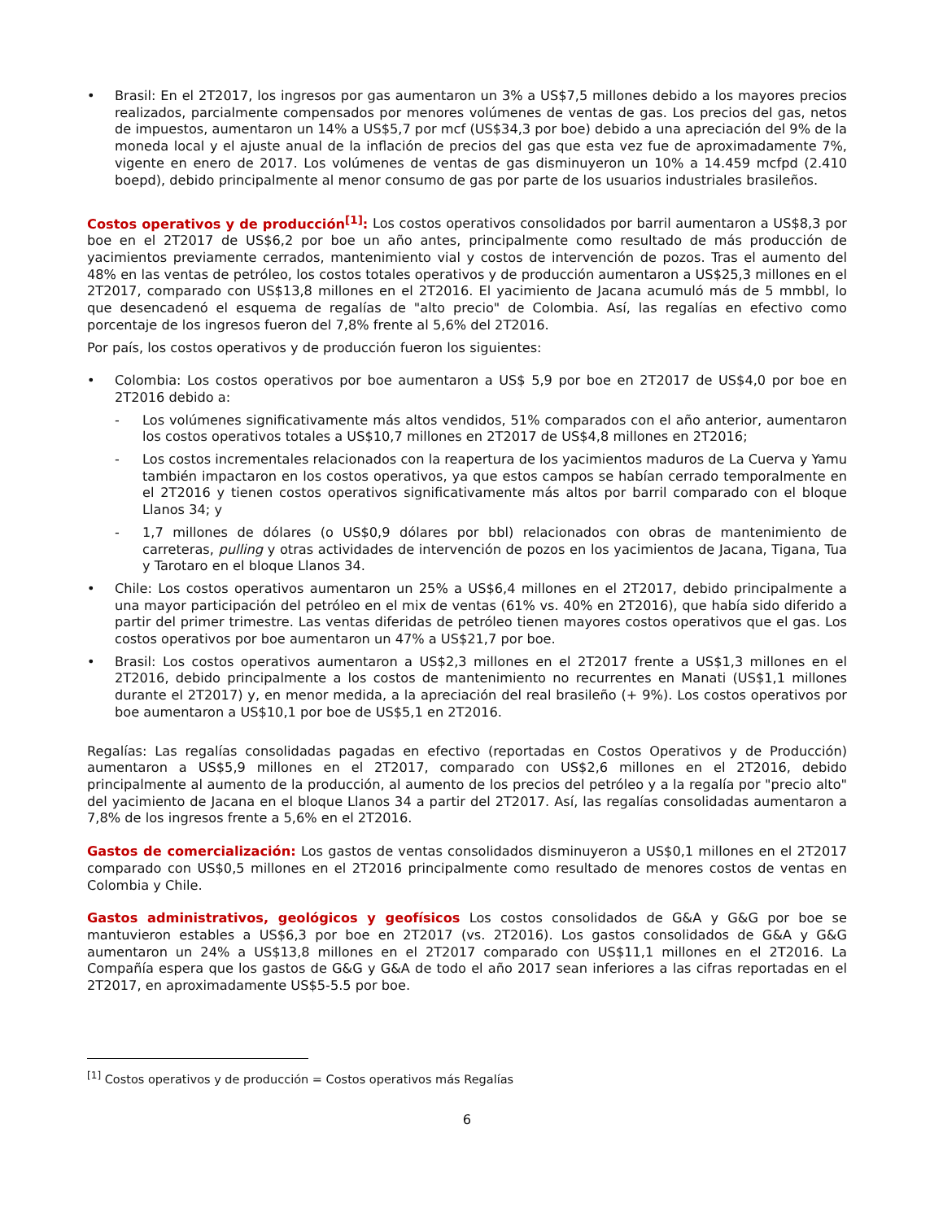• Brasil: En el 2T2017, los ingresos por gas aumentaron un 3% a US$7,5 millones debido a los mayores precios realizados, parcialmente compensados por menores volúmenes de ventas de gas. Los precios del gas, netos de impuestos, aumentaron un 14% a US$5,7 por mcf (US$34,3 por boe) debido a una apreciación del 9% de la moneda local y el ajuste anual de la inflación de precios del gas que esta vez fue de aproximadamente 7%, vigente en enero de 2017. Los volúmenes de ventas de gas disminuyeron un 10% a 14.459 mcfpd (2.410 boepd), debido principalmente al menor consumo de gas por parte de los usuarios industriales brasileños.
Costos operativos y de producción<sup>[1]</sup>: Los costos operativos consolidados por barril aumentaron a US$8,3 por boe en el 2T2017 de US$6,2 por boe un año antes, principalmente como resultado de más producción de yacimientos previamente cerrados, mantenimiento vial y costos de intervención de pozos. Tras el aumento del 48% en las ventas de petróleo, los costos totales operativos y de producción aumentaron a US$25,3 millones en el 2T2017, comparado con US$13,8 millones en el 2T2016. El yacimiento de Jacana acumuló más de 5 mmbbl, lo que desencadenó el esquema de regalías de "alto precio" de Colombia. Así, las regalías en efectivo como porcentaje de los ingresos fueron del 7,8% frente al 5,6% del 2T2016.
Por país, los costos operativos y de producción fueron los siguientes:
• Colombia: Los costos operativos por boe aumentaron a US$ 5,9 por boe en 2T2017 de US$4,0 por boe en 2T2016 debido a:
- Los volúmenes significativamente más altos vendidos, 51% comparados con el año anterior, aumentaron los costos operativos totales a US$10,7 millones en 2T2017 de US$4,8 millones en 2T2016;
- Los costos incrementales relacionados con la reapertura de los yacimientos maduros de La Cuerva y Yamu también impactaron en los costos operativos, ya que estos campos se habían cerrado temporalmente en el 2T2016 y tienen costos operativos significativamente más altos por barril comparado con el bloque Llanos 34; y
- 1,7 millones de dólares (o US$0,9 dólares por bbl) relacionados con obras de mantenimiento de carreteras, pulling y otras actividades de intervención de pozos en los yacimientos de Jacana, Tigana, Tua y Tarotaro en el bloque Llanos 34.
• Chile: Los costos operativos aumentaron un 25% a US$6,4 millones en el 2T2017, debido principalmente a una mayor participación del petróleo en el mix de ventas (61% vs. 40% en 2T2016), que había sido diferido a partir del primer trimestre. Las ventas diferidas de petróleo tienen mayores costos operativos que el gas. Los costos operativos por boe aumentaron un 47% a US$21,7 por boe.
• Brasil: Los costos operativos aumentaron a US$2,3 millones en el 2T2017 frente a US$1,3 millones en el 2T2016, debido principalmente a los costos de mantenimiento no recurrentes en Manati (US$1,1 millones durante el 2T2017) y, en menor medida, a la apreciación del real brasileño (+ 9%). Los costos operativos por boe aumentaron a US$10,1 por boe de US$5,1 en 2T2016.
Regalías: Las regalías consolidadas pagadas en efectivo (reportadas en Costos Operativos y de Producción) aumentaron a US$5,9 millones en el 2T2017, comparado con US$2,6 millones en el 2T2016, debido principalmente al aumento de la producción, al aumento de los precios del petróleo y a la regalía por "precio alto" del yacimiento de Jacana en el bloque Llanos 34 a partir del 2T2017. Así, las regalías consolidadas aumentaron a 7,8% de los ingresos frente a 5,6% en el 2T2016.
Gastos de comercialización: Los gastos de ventas consolidados disminuyeron a US$0,1 millones en el 2T2017 comparado con US$0,5 millones en el 2T2016 principalmente como resultado de menores costos de ventas en Colombia y Chile.
Gastos administrativos, geológicos y geofísicos Los costos consolidados de G&A y G&G por boe se mantuvieron estables a US$6,3 por boe en 2T2017 (vs. 2T2016). Los gastos consolidados de G&A y G&G aumentaron un 24% a US$13,8 millones en el 2T2017 comparado con US$11,1 millones en el 2T2016. La Compañía espera que los gastos de G&G y G&A de todo el año 2017 sean inferiores a las cifras reportadas en el 2T2017, en aproximadamente US$5-5.5 por boe.
<sup>[1]</sup> Costos operativos y de producción = Costos operativos más Regalías
6